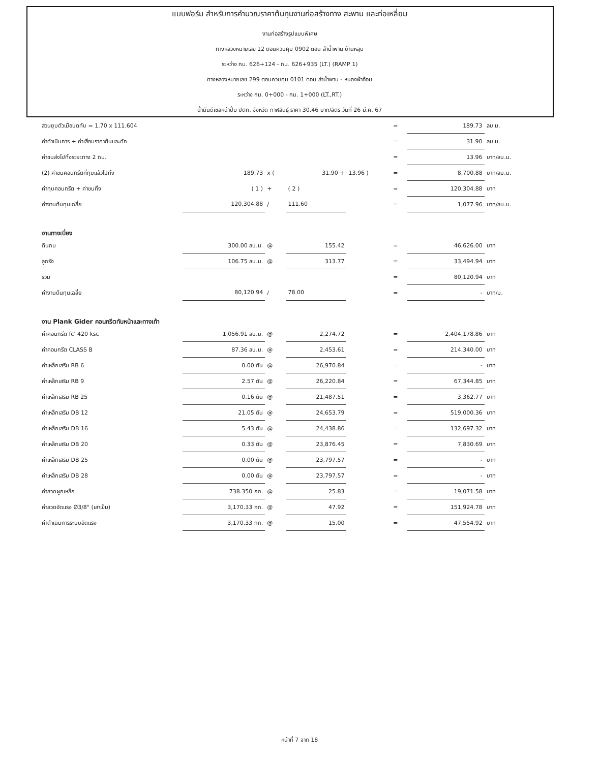แบบฟอร์ม สำหรับการคำนวณราคาต้นทุนงานก่อสร้างทาง สะพาน และท่อเหลี่ยม
งานก่อสร้างรูปแบบพิเศษ
ทางหลวงหมายเลข 12 ตอนควบคุม 0902 ตอน ลำน้ำพาน บ้านหลุบ
ระหว่าง กม. 626+124 - กม. 626+935 (LT.) (RAMP 1)
ทางหลวงหมายเลข 299 ตอนควบคุม 0101 ตอน ลำน้ำพาน - หนองผ้าอ้อม
ระหว่าง กม. 0+000 - กม. 1+000 (LT.,RT.)
น้ำมันดีเซลหน้าปั้ม ปตท. จังหวัด กาฬสินธุ์ ราคา 30.46 บาท/ลิตร วันที่ 26 มี.ค. 67
| ส่วนยุบตัวเมื่อบดทับ = 1.70 x 111.604 | | | | | = | 189.73 | ลบ.ม. |
| ค่าดำเนินการ + ค่าเสื่อมราคาต้นและดัก | | | | | = | 31.90 | ลบ.ม. |
| ค่าขนส่งไปทิ้งระยะทาง 2 กม. | | | | | = | 13.96 | บาท/ลบ.ม. |
| (2) ค่าขนคอนกรีตที่ทุบแล้วไปทิ้ง | 189.73 | x ( | 31.90 + | 13.96 ) | = | 8,700.88 | บาท/ลบ.ม. |
| ค่าทุบคอนกรีต + ค่าขนทิ้ง | ( 1 ) | + | ( 2 ) | | = | 120,304.88 | บาท |
| ค่างานต้นทุนเฉลี่ย | 120,304.88 | / | 111.60 | | = | 1,077.96 | บาท/ลบ.ม. |
| งานทางเบี่ยง | | | | | | | |
| ดินถม | 300.00 ลบ.ม. | @ | 155.42 | | = | 46,626.00 | บาท |
| ลูกรัง | 106.75 ลบ.ม. | @ | 313.77 | | = | 33,494.94 | บาท |
| รวม | | | | | = | 80,120.94 | บาท |
| ค่างานต้นทุนเฉลี่ย | 80,120.94 | / | 78.00 | | = | - | บาท/ม. |
| งาน Plank Gider คอนกรีตทับหน้าและทางเท้า | | | | | | | |
| ค่าคอนกรีต fc' 420 ksc | 1,056.91 ลบ.ม. | @ | 2,274.72 | | = | 2,404,178.86 | บาท |
| ค่าคอนกรีต CLASS B | 87.36 ลบ.ม. | @ | 2,453.61 | | = | 214,340.00 | บาท |
| ค่าเหล็กเสริม RB 6 | 0.00 ตัน | @ | 26,970.84 | | = | - | บาท |
| ค่าเหล็กเสริม RB 9 | 2.57 ตัน | @ | 26,220.84 | | = | 67,344.85 | บาท |
| ค่าเหล็กเสริม RB 25 | 0.16 ตัน | @ | 21,487.51 | | = | 3,362.77 | บาท |
| ค่าเหล็กเสริม DB 12 | 21.05 ตัน | @ | 24,653.79 | | = | 519,000.36 | บาท |
| ค่าเหล็กเสริม DB 16 | 5.43 ตัน | @ | 24,438.86 | | = | 132,697.32 | บาท |
| ค่าเหล็กเสริม DB 20 | 0.33 ตัน | @ | 23,876.45 | | = | 7,830.69 | บาท |
| ค่าเหล็กเสริม DB 25 | 0.00 ตัน | @ | 23,797.57 | | = | - | บาท |
| ค่าเหล็กเสริม DB 28 | 0.00 ตัน | @ | 23,797.57 | | = | - | บาท |
| ค่าลวดผูกเหล็ก | 738.350 กก. | @ | 25.83 | | = | 19,071.58 | บาท |
| ค่าลวดอัดแรง Ø3/8" (เสาเข็ม) | 3,170.33 กก. | @ | 47.92 | | = | 151,924.78 | บาท |
| ค่าดำเนินการระบบอัดแรง | 3,170.33 กก. | @ | 15.00 | | = | 47,554.92 | บาท |
หน้าที่ 7 จาก 18